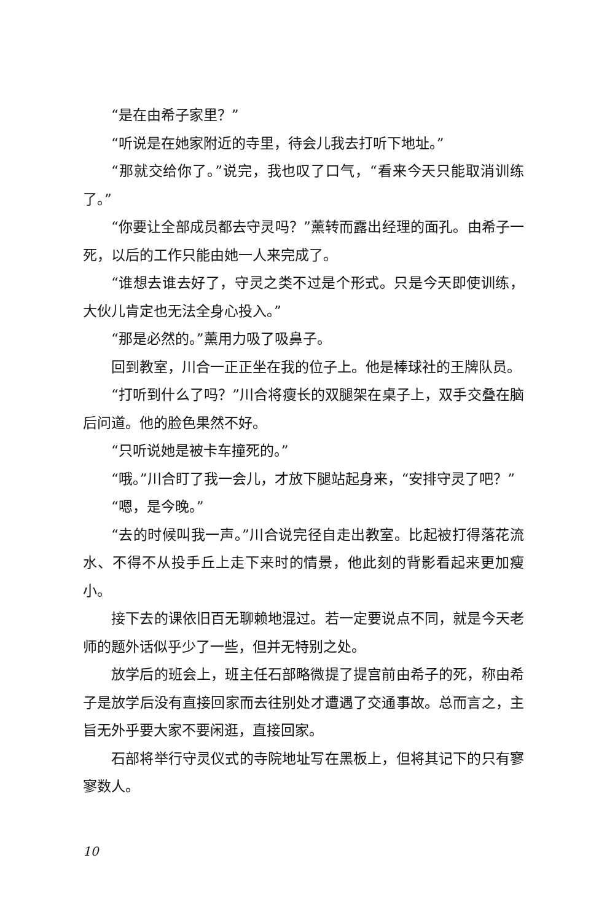“是在由希子家里？”
“听说是在她家附近的寺里，待会儿我去打听下地址。”
“那就交给你了。”说完，我也叹了口气，“看来今天只能取消训练了。”
“你要让全部成员都去守灵吗？”薰转而露出经理的面孔。由希子一死，以后的工作只能由她一人来完成了。
“谁想去谁去好了，守灵之类不过是个形式。只是今天即使训练，大伙儿肯定也无法全身心投入。”
“那是必然的。”薰用力吸了吸鼻子。
回到教室，川合一正正坐在我的位子上。他是棒球社的王牌队员。
“打听到什么了吗？”川合将瘦长的双腿架在桌子上，双手交叠在脑后问道。他的脸色果然不好。
“只听说她是被卡车撞死的。”
“哦。”川合盯了我一会儿，才放下腿站起身来，“安排守灵了吧？”
“嗯，是今晚。”
“去的时候叫我一声。”川合说完径自走出教室。比起被打得落花流水、不得不从投手丘上走下来时的情景，他此刻的背影看起来更加瘦小。
接下去的课依旧百无聊赖地混过。若一定要说点不同，就是今天老师的题外话似乎少了一些，但并无特别之处。
放学后的班会上，班主任石部略微提了提宫前由希子的死，称由希子是放学后没有直接回家而去往别处才遭遇了交通事故。总而言之，主旨无外乎要大家不要闲逛，直接回家。
石部将举行守灵仪式的寺院地址写在黑板上，但将其记下的只有寥寥数人。
10